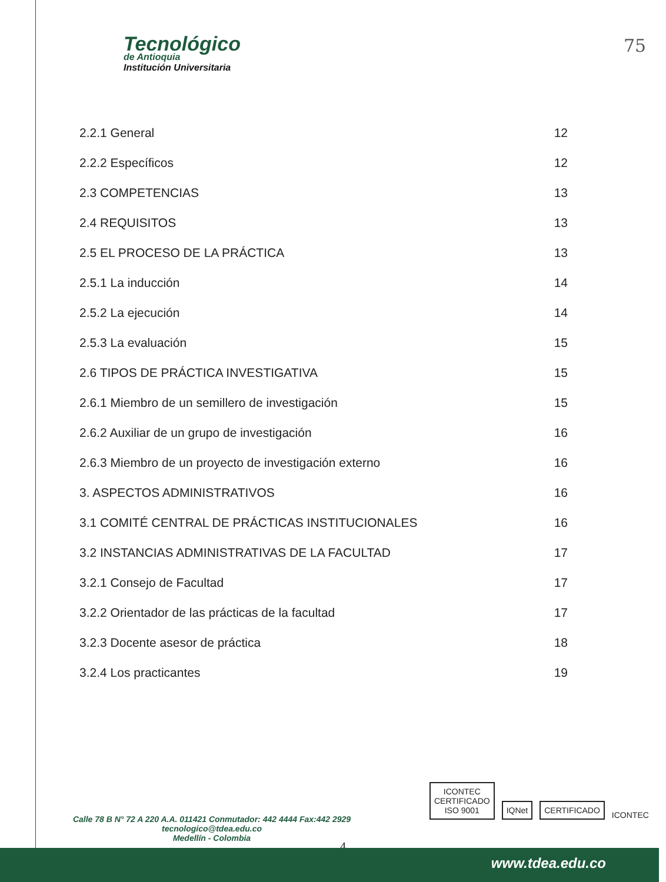Tecnológico
de Antioquia
Institución Universitaria
75
2.2.1 General 12
2.2.2 Específicos 12
2.3 COMPETENCIAS 13
2.4 REQUISITOS 13
2.5 EL PROCESO DE LA PRÁCTICA 13
2.5.1 La inducción 14
2.5.2 La ejecución 14
2.5.3 La evaluación 15
2.6 TIPOS DE PRÁCTICA INVESTIGATIVA 15
2.6.1 Miembro de un semillero de investigación 15
2.6.2 Auxiliar de un grupo de investigación 16
2.6.3 Miembro de un proyecto de investigación externo 16
3. ASPECTOS ADMINISTRATIVOS 16
3.1 COMITÉ CENTRAL DE PRÁCTICAS INSTITUCIONALES 16
3.2 INSTANCIAS ADMINISTRATIVAS DE LA FACULTAD 17
3.2.1 Consejo de Facultad 17
3.2.2 Orientador de las prácticas de la facultad 17
3.2.3 Docente asesor de práctica 18
3.2.4 Los practicantes 19
ICONTEC
CERTIFICADO
ISO 9001
IQNet
CERTIFICADO
ICONTEC
Calle 78 B N° 72 A 220 A.A. 011421 Conmutador: 442 4444 Fax:442 2929
tecnologico@tdea.edu.co
Medellín - Colombia
4
www.tdea.edu.co